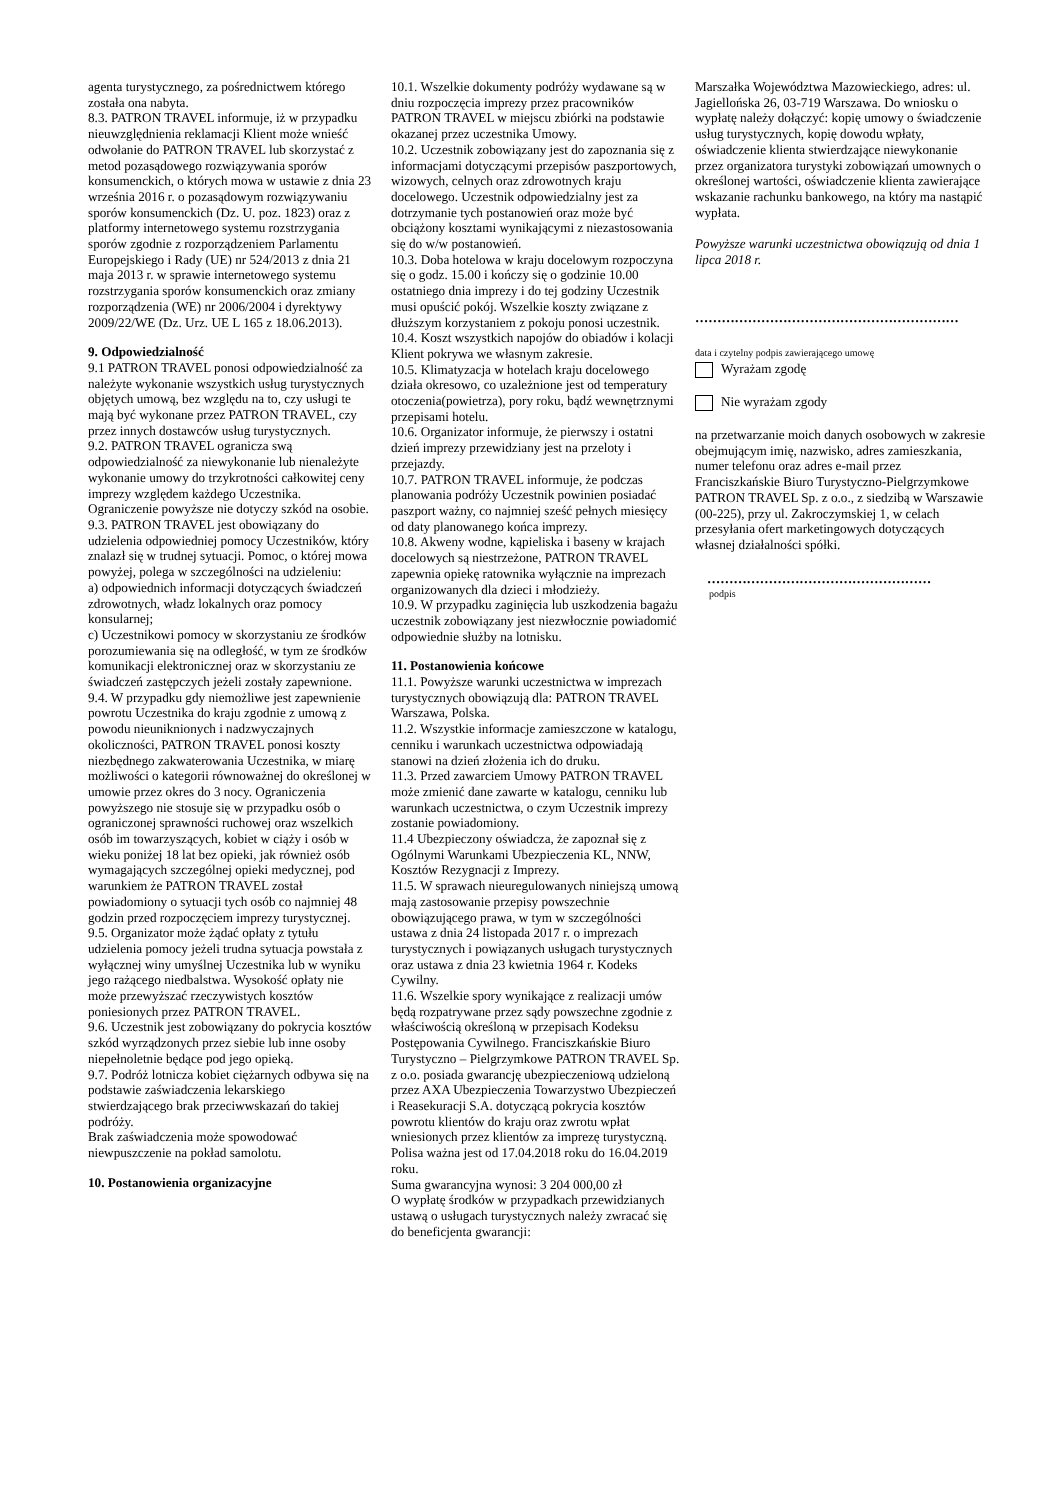agenta turystycznego, za pośrednictwem którego została ona nabyta.
8.3. PATRON TRAVEL informuje, iż w przypadku nieuwzględnienia reklamacji Klient może wnieść odwołanie do PATRON TRAVEL lub skorzystać z metod pozasądowego rozwiązywania sporów konsumenckich, o których mowa w ustawie z dnia 23 września 2016 r. o pozasądowym rozwiązywaniu sporów konsumenckich (Dz. U. poz. 1823) oraz z platformy internetowego systemu rozstrzygania sporów zgodnie z rozporządzeniem Parlamentu Europejskiego i Rady (UE) nr 524/2013 z dnia 21 maja 2013 r. w sprawie internetowego systemu rozstrzygania sporów konsumenckich oraz zmiany rozporządzenia (WE) nr 2006/2004 i dyrektywy 2009/22/WE (Dz. Urz. UE L 165 z 18.06.2013).
9. Odpowiedzialność
9.1 PATRON TRAVEL ponosi odpowiedzialność za należyte wykonanie wszystkich usług turystycznych objętych umową, bez względu na to, czy usługi te mają być wykonane przez PATRON TRAVEL, czy przez innych dostawców usług turystycznych.
9.2. PATRON TRAVEL ogranicza swą odpowiedzialność za niewykonanie lub nienależyte wykonanie umowy do trzykrotności całkowitej ceny imprezy względem każdego Uczestnika. Ograniczenie powyższe nie dotyczy szkód na osobie.
9.3. PATRON TRAVEL jest obowiązany do udzielenia odpowiedniej pomocy Uczestników, który znalazł się w trudnej sytuacji. Pomoc, o której mowa powyżej, polega w szczególności na udzieleniu:
a) odpowiednich informacji dotyczących świadczeń zdrowotnych, władz lokalnych oraz pomocy konsularnej;
c) Uczestnikowi pomocy w skorzystaniu ze środków porozumiewania się na odległość, w tym ze środków komunikacji elektronicznej oraz w skorzystaniu ze świadczeń zastępczych jeżeli zostały zapewnione.
9.4. W przypadku gdy niemożliwe jest zapewnienie powrotu Uczestnika do kraju zgodnie z umową z powodu nieuniknionych i nadzwyczajnych okoliczności, PATRON TRAVEL ponosi koszty niezbędnego zakwaterowania Uczestnika, w miarę możliwości o kategorii równoważnej do określonej w umowie przez okres do 3 nocy. Ograniczenia powyższego nie stosuje się w przypadku osób o ograniczonej sprawności ruchowej oraz wszelkich osób im towarzyszących, kobiet w ciąży i osób w wieku poniżej 18 lat bez opieki, jak również osób wymagających szczególnej opieki medycznej, pod warunkiem że PATRON TRAVEL został powiadomiony o sytuacji tych osób co najmniej 48 godzin przed rozpoczęciem imprezy turystycznej.
9.5. Organizator może żądać opłaty z tytułu udzielenia pomocy jeżeli trudna sytuacja powstała z wyłącznej winy umyślnej Uczestnika lub w wyniku jego rażącego niedbalstwa. Wysokość opłaty nie może przewyższać rzeczywistych kosztów poniesionych przez PATRON TRAVEL.
9.6. Uczestnik jest zobowiązany do pokrycia kosztów szkód wyrządzonych przez siebie lub inne osoby niepełnoletnie będące pod jego opieką.
9.7. Podróż lotnicza kobiet ciężarnych odbywa się na podstawie zaświadczenia lekarskiego stwierdzającego brak przeciwwskazań do takiej podróży.
Brak zaświadczenia może spowodować niewpuszczenie na pokład samolotu.
10. Postanowienia organizacyjne
10.1. Wszelkie dokumenty podróży wydawane są w dniu rozpoczęcia imprezy przez pracowników PATRON TRAVEL w miejscu zbiórki na podstawie okazanej przez uczestnika Umowy.
10.2. Uczestnik zobowiązany jest do zapoznania się z informacjami dotyczącymi przepisów paszportowych, wizowych, celnych oraz zdrowotnych kraju docelowego. Uczestnik odpowiedzialny jest za dotrzymanie tych postanowień oraz może być obciążony kosztami wynikającymi z niezastosowania się do w/w postanowień.
10.3. Doba hotelowa w kraju docelowym rozpoczyna się o godz. 15.00 i kończy się o godzinie 10.00 ostatniego dnia imprezy i do tej godziny Uczestnik musi opuścić pokój. Wszelkie koszty związane z dłuższym korzystaniem z pokoju ponosi uczestnik.
10.4. Koszt wszystkich napojów do obiadów i kolacji Klient pokrywa we własnym zakresie.
10.5. Klimatyzacja w hotelach kraju docelowego działa okresowo, co uzależnione jest od temperatury otoczenia(powietrza), pory roku, bądź wewnętrznymi przepisami hotelu.
10.6. Organizator informuje, że pierwszy i ostatni dzień imprezy przewidziany jest na przeloty i przejazdy.
10.7. PATRON TRAVEL informuje, że podczas planowania podróży Uczestnik powinien posiadać paszport ważny, co najmniej sześć pełnych miesięcy od daty planowanego końca imprezy.
10.8. Akweny wodne, kąpieliska i baseny w krajach docelowych są niestrzeżone, PATRON TRAVEL zapewnia opiekę ratownika wyłącznie na imprezach organizowanych dla dzieci i młodzieży.
10.9. W przypadku zaginięcia lub uszkodzenia bagażu uczestnik zobowiązany jest niezwłocznie powiadomić odpowiednie służby na lotnisku.
11. Postanowienia końcowe
11.1. Powyższe warunki uczestnictwa w imprezach turystycznych obowiązują dla: PATRON TRAVEL Warszawa, Polska.
11.2. Wszystkie informacje zamieszczone w katalogu, cenniku i warunkach uczestnictwa odpowiadają stanowi na dzień złożenia ich do druku.
11.3. Przed zawarciem Umowy PATRON TRAVEL może zmienić dane zawarte w katalogu, cenniku lub warunkach uczestnictwa, o czym Uczestnik imprezy zostanie powiadomiony.
11.4 Ubezpieczony oświadcza, że zapoznał się z Ogólnymi Warunkami Ubezpieczenia KL, NNW, Kosztów Rezygnacji z Imprezy.
11.5. W sprawach nieuregulowanych niniejszą umową mają zastosowanie przepisy powszechnie obowiązującego prawa, w tym w szczególności ustawa z dnia 24 listopada 2017 r. o imprezach turystycznych i powiązanych usługach turystycznych oraz ustawa z dnia 23 kwietnia 1964 r. Kodeks Cywilny.
11.6. Wszelkie spory wynikające z realizacji umów będą rozpatrywane przez sądy powszechne zgodnie z właściwością określoną w przepisach Kodeksu Postępowania Cywilnego. Franciszkańskie Biuro Turystyczno – Pielgrzymkowe PATRON TRAVEL Sp. z o.o. posiada gwarancję ubezpieczeniową udzieloną przez AXA Ubezpieczenia Towarzystwo Ubezpieczeń i Reasekuracji S.A. dotyczącą pokrycia kosztów powrotu klientów do kraju oraz zwrotu wpłat wniesionych przez klientów za imprezę turystyczną. Polisa ważna jest od 17.04.2018 roku do 16.04.2019 roku.
Suma gwarancyjna wynosi: 3 204 000,00 zł
O wypłatę środków w przypadkach przewidzianych ustawą o usługach turystycznych należy zwracać się do beneficjenta gwarancji:
Marszałka Województwa Mazowieckiego, adres: ul. Jagiellońska 26, 03-719 Warszawa. Do wniosku o wypłatę należy dołączyć: kopię umowy o świadczenie usług turystycznych, kopię dowodu wpłaty, oświadczenie klienta stwierdzające niewykonanie przez organizatora turystyki zobowiązań umownych o określonej wartości, oświadczenie klienta zawierające wskazanie rachunku bankowego, na który ma nastąpić wypłata.
Powyższe warunki uczestnictwa obowiązują od dnia 1 lipca 2018 r.
……………………………………………………
data i czytelny podpis zawierającego umowę
Wyrażam zgodę
Nie wyrażam zgody
na przetwarzanie moich danych osobowych w zakresie obejmującym imię, nazwisko, adres zamieszkania, numer telefonu oraz adres e-mail przez Franciszkańskie Biuro Turystyczno-Pielgrzymkowe PATRON TRAVEL Sp. z o.o., z siedzibą w Warszawie (00-225), przy ul. Zakroczymskiej 1, w celach przesyłania ofert marketingowych dotyczących własnej działalności spółki.
……………………………………………
podpis